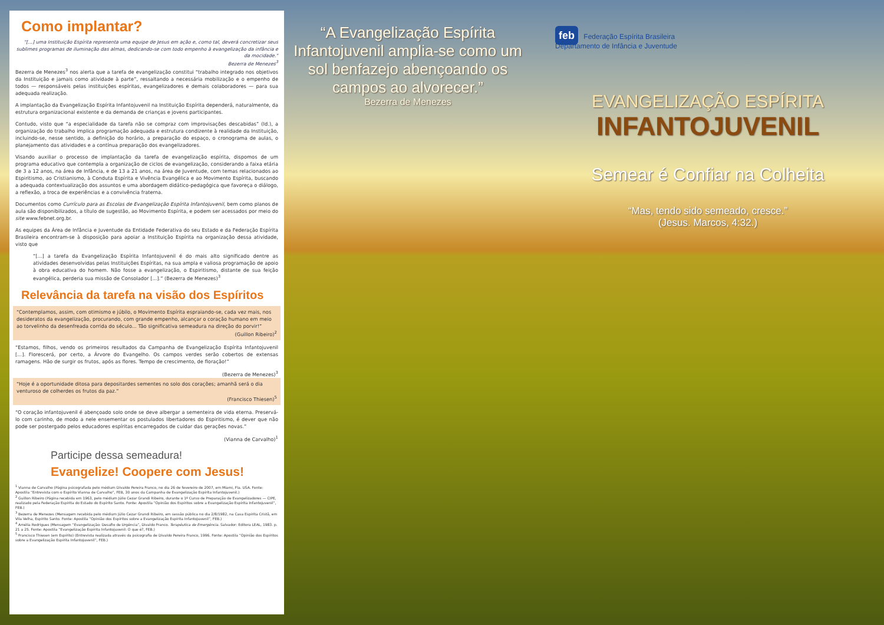Como implantar?
"[...] uma Instituição Espírita representa uma equipe de Jesus em ação e, como tal, deverá concretizar seus sublimes programas de iluminação das almas, dedicando-se com todo empenho à evangelização da infância e da mocidade."
Bezerra de Menezes<sup>3</sup>
Bezerra de Menezes<sup>3</sup> nos alerta que a tarefa de evangelização constitui “trabalho integrado nos objetivos da Instituição e jamais como atividade à parte”, ressaltando a necessária mobilização e o empenho de todos — responsáveis pelas instituições espíritas, evangelizadores e demais colaboradores — para sua adequada realização.
A implantação da Evangelização Espírita Infantojuvenil na Instituição Espírita dependerá, naturalmente, da estrutura organizacional existente e da demanda de crianças e jovens participantes.
Contudo, visto que “a especialidade da tarefa não se compraz com improvisações descabidas” (Id.), a organização do trabalho implica programação adequada e estrutura condizente à realidade da Instituição, incluindo-se, nesse sentido, a definição do horário, a preparação do espaço, o cronograma de aulas, o planejamento das atividades e a contínua preparação dos evangelizadores.
Visando auxiliar o processo de implantação da tarefa de evangelização espírita, dispomos de um programa educativo que contempla a organização de ciclos de evangelização, considerando a faixa etária de 3 a 12 anos, na área de Infância, e de 13 a 21 anos, na área de Juventude, com temas relacionados ao Espiritismo, ao Cristianismo, à Conduta Espírita e Vivência Evangélica e ao Movimento Espírita, buscando a adequada contextualização dos assuntos e uma abordagem didático-pedagógica que favoreça o diálogo, a reflexão, a troca de experiências e a convivência fraterna.
Documentos como Currículo para as Escolas de Evangelização Espírita Infantojuvenil, bem como planos de aula são disponibilizados, a título de sugestão, ao Movimento Espírita, e podem ser acessados por meio do site www.febnet.org.br.
As equipes da Área de Infância e Juventude da Entidade Federativa do seu Estado e da Federação Espírita Brasileira encontram-se à disposição para apoiar a Instituição Espírita na organização dessa atividade, visto que
“[...] a tarefa da Evangelização Espírita Infantojuvenil é do mais alto significado dentre as atividades desenvolvidas pelas Instituições Espíritas, na sua ampla e valiosa programação de apoio à obra educativa do homem. Não fosse a evangelização, o Espiritismo, distante de sua feição evangélica, perderia sua missão de Consolador [...].” (Bezerra de Menezes)<sup>3</sup>
Relevância da tarefa na visão dos Espíritos
“Contemplamos, assim, com otimismo e júbilo, o Movimento Espírita espraiando-se, cada vez mais, nos desideratos da evangelização, procurando, com grande empenho, alcançar o coração humano em meio ao torvelinho da desenfreada corrida do século... Tão significativa semeadura na direção do porvir!”
(Guillon Ribeiro)<sup>2</sup>
“Estamos, filhos, vendo os primeiros resultados da Campanha de Evangelização Espírita Infantojuvenil [...]. Florescerá, por certo, a Árvore do Evangelho. Os campos verdes serão cobertos de extensas ramagens. Hão de surgir os frutos, após as flores. Tempo de crescimento, de floração!”
(Bezerra de Menezes)<sup>3</sup>
“Hoje é a oportunidade ditosa para depositardes sementes no solo dos corações; amanhã será o dia venturoso de colherdes os frutos da paz.”
(Francisco Thiesen)<sup>5</sup>
“O coração infantojuvenil é abençoado solo onde se deve albergar a sementeira de vida eterna. Preservá-lo com carinho, de modo a nele ensementar os postulados libertadores do Espiritismo, é dever que não pode ser postergado pelos educadores espíritas encarregados de cuidar das gerações novas.”
(Vianna de Carvalho)<sup>1</sup>
Participe dessa semeadura!
Evangelize! Coopere com Jesus!
<sup>1</sup> Vianna de Carvalho (Página psicografada pelo médium Divaldo Pereira Franco, no dia 26 de fevereiro de 2007, em Miami, Fla. USA. Fonte: Apostila “Entrevista com o Espírito Vianna de Carvalho”, FEB, 30 anos da Campanha de Evangelização Espírita Infantojuvenil.)
<sup>2</sup> Guillon Ribeiro (Página recebida em 1963, pelo médium Júlio Cezar Grandi Ribeiro, durante o 1º Curso de Preparação de Evangelizadores — CIPE, realizado pela Federação Espírita do Estado do Espírito Santo. Fonte: Apostila “Opinião dos Espíritos sobre a Evangelização Espírita Infantojuvenil”, FEB.)
<sup>3</sup> Bezerra de Menezes (Mensagem recebida pelo médium Júlio Cezar Grandi Ribeiro, em sessão pública no dia 2/8/1982, na Casa Espírita Cristã, em Vila Velha, Espírito Santo. Fonte: Apostila “Opinião dos Espíritos sobre a Evangelização Espírita Infantojuvenil”, FEB.)
<sup>4</sup> Amélia Rodrigues (Mensagem “Evangelização: Desafio de Urgência”, Divaldo Franco. Terapêutica de Emergência. Salvador: Editora LEAL, 1983. p. 21 a 25. Fonte: Apostila “Evangelização Espírita Infantojuvenil: O que é?, FEB.)
<sup>5</sup> Francisco Thiesen (em Espírito) (Entrevista realizada através da psicografia de Divaldo Pereira Franco, 1996. Fonte: Apostila “Opinião dos Espíritos sobre a Evangelização Espírita Infantojuvenil”, FEB.)
“A Evangelização Espírita Infantojuvenil amplia-se como um sol benfazejo abençoando os campos ao alvorecer.”
Bezerra de Menezes
feb Federação Espírita Brasileira
Departamento de Infância e Juventude
EVANGELIZAÇÃO ESPÍRITA
INFANTOJUVENIL
Semear é Confiar na Colheita
“Mas, tendo sido semeado, cresce.”
(Jesus. Marcos, 4:32.)